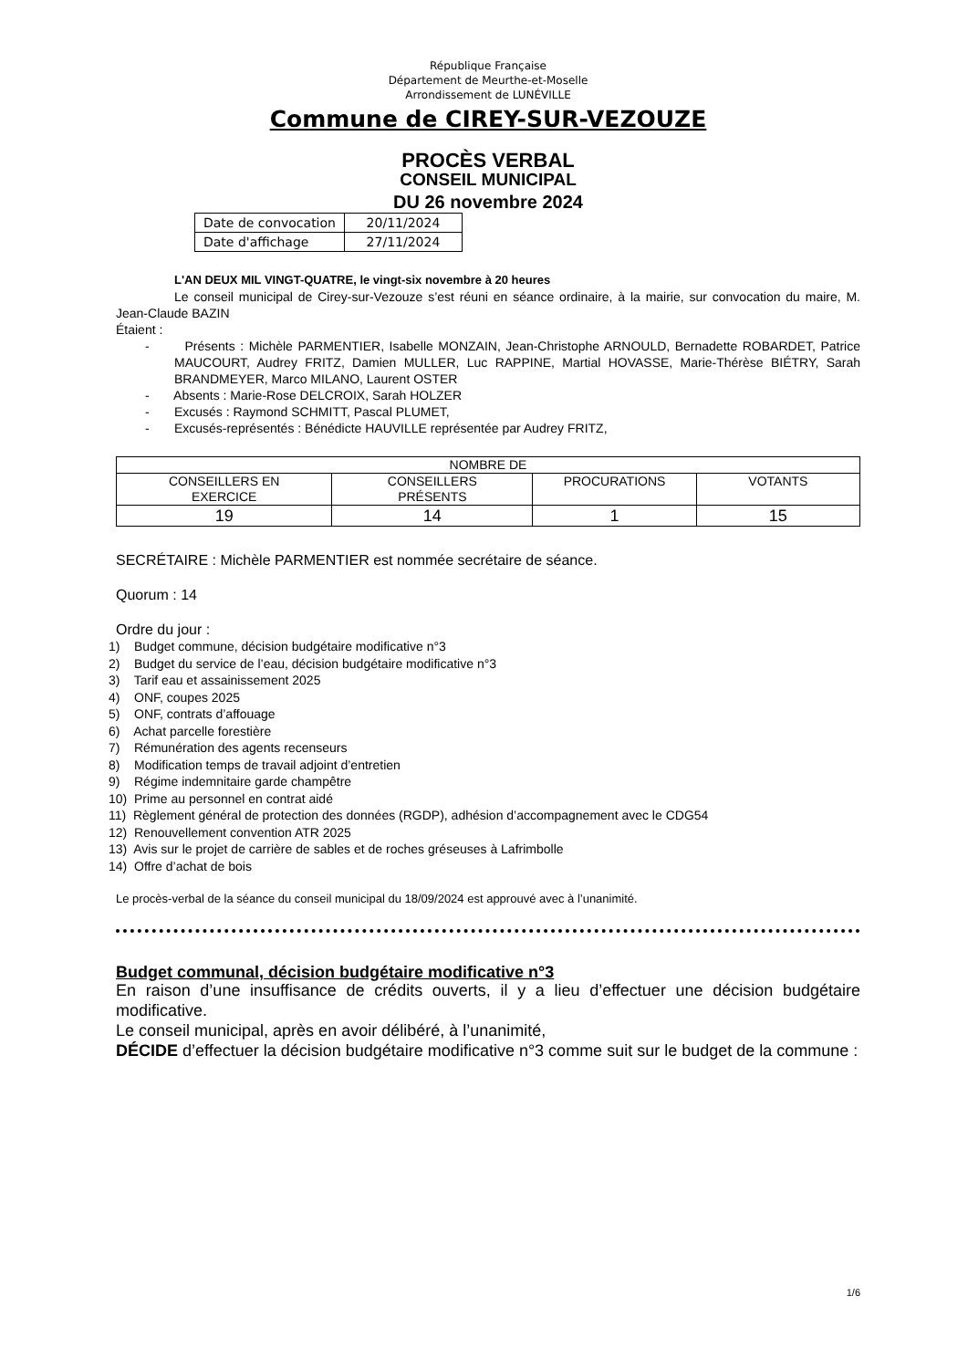République Française
Département de Meurthe-et-Moselle
Arrondissement de LUNÉVILLE
Commune de CIREY-SUR-VEZOUZE
PROCÈS VERBAL
CONSEIL MUNICIPAL
DU 26 novembre 2024
| Date de convocation | 20/11/2024 |
| Date d'affichage | 27/11/2024 |
L'AN DEUX MIL VINGT-QUATRE, le vingt-six novembre à 20 heures
Le conseil municipal de Cirey-sur-Vezouze s’est réuni en séance ordinaire, à la mairie, sur convocation du maire, M. Jean-Claude BAZIN
Étaient :
- Présents : Michèle PARMENTIER, Isabelle MONZAIN, Jean-Christophe ARNOULD, Bernadette ROBARDET, Patrice MAUCOURT, Audrey FRITZ, Damien MULLER, Luc RAPPINE, Martial HOVASSE, Marie-Thérèse BIÉTRY, Sarah BRANDMEYER, Marco MILANO, Laurent OSTER
- Absents : Marie-Rose DELCROIX, Sarah HOLZER
- Excusés : Raymond SCHMITT, Pascal PLUMET,
- Excusés-représentés : Bénédicte HAUVILLE représentée par Audrey FRITZ,
| NOMBRE DE | | | |
| --- | --- | --- | --- |
| CONSEILLERS EN EXERCICE | CONSEILLERS PRÉSENTS | PROCURATIONS | VOTANTS |
| 19 | 14 | 1 | 15 |
SECRÉTAIRE : Michèle PARMENTIER est nommée secrétaire de séance.
Quorum : 14
Ordre du jour :
1) Budget commune, décision budgétaire modificative n°3
2) Budget du service de l’eau, décision budgétaire modificative n°3
3) Tarif eau et assainissement 2025
4) ONF, coupes 2025
5) ONF, contrats d’affouage
6) Achat parcelle forestière
7) Rémunération des agents recenseurs
8) Modification temps de travail adjoint d’entretien
9) Régime indemnitaire garde champêtre
10) Prime au personnel en contrat aidé
11) Règlement général de protection des données (RGDP), adhésion d’accompagnement avec le CDG54
12) Renouvellement convention ATR 2025
13) Avis sur le projet de carrière de sables et de roches gréseuses à Lafrimbolle
14) Offre d’achat de bois
Le procès-verbal de la séance du conseil municipal du 18/09/2024 est approuvé avec à l’unanimité.
Budget communal, décision budgétaire modificative n°3
En raison d’une insuffisance de crédits ouverts, il y a lieu d’effectuer une décision budgétaire modificative.
Le conseil municipal, après en avoir délibéré, à l’unanimité,
DÉCIDE d’effectuer la décision budgétaire modificative n°3 comme suit sur le budget de la commune :
1/6